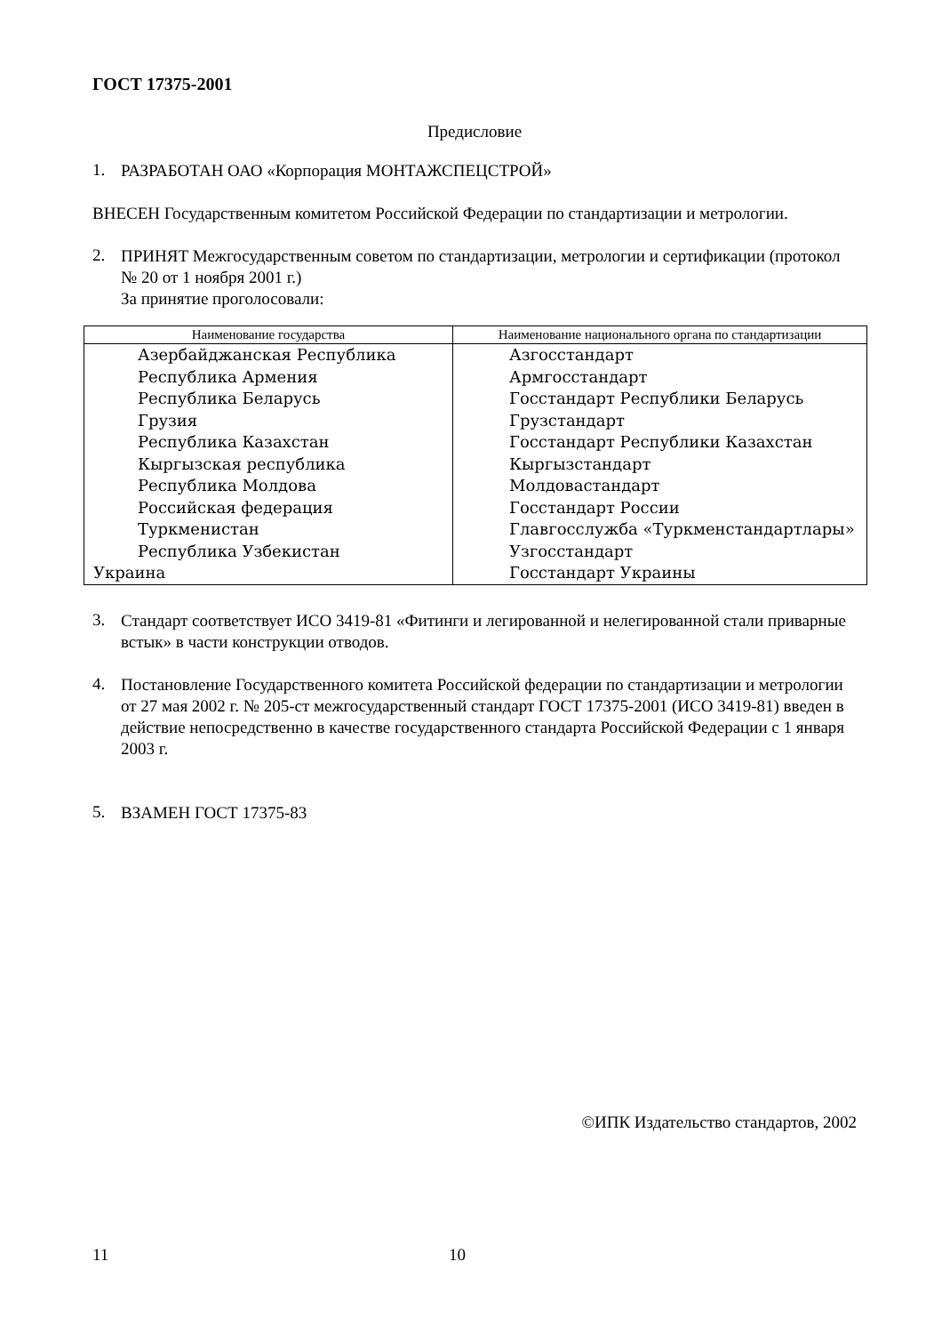ГОСТ 17375-2001
Предисловие
1.
РАЗРАБОТАН ОАО «Корпорация МОНТАЖСПЕЦСТРОЙ»
ВНЕСЕН Государственным комитетом Российской Федерации по стандартизации и метрологии.
2.
ПРИНЯТ Межгосударственным советом по стандартизации, метрологии и сертификации (протокол № 20 от 1 ноября 2001 г.)
За принятие проголосовали:
| Наименование государства | Наименование национального органа по стандартизации |
| --- | --- |
| Азербайджанская Республика | Азгосстандарт |
| Республика Армения | Армгосстандарт |
| Республика Беларусь | Госстандарт Республики Беларусь |
| Грузия | Грузстандарт |
| Республика Казахстан | Госстандарт Республики Казахстан |
| Кыргызская республика | Кыргызстандарт |
| Республика Молдова | Молдовастандарт |
| Российская федерация | Госстандарт России |
| Туркменистан | Главгосслужба «Туркменстандартлары» |
| Республика Узбекистан | Узгосстандарт |
| Украина | Госстандарт Украины |
3.
Стандарт соответствует ИСО 3419-81 «Фитинги и легированной и нелегированной стали приварные встык» в части конструкции отводов.
4.
Постановление Государственного комитета Российской федерации по стандартизации и метрологии от 27 мая 2002 г. № 205-ст межгосударственный стандарт ГОСТ 17375-2001 (ИСО 3419-81) введен в действие непосредственно в качестве государственного стандарта Российской Федерации с 1 января 2003 г.
5.
ВЗАМЕН ГОСТ 17375-83
©ИПК Издательство стандартов, 2002
11 10